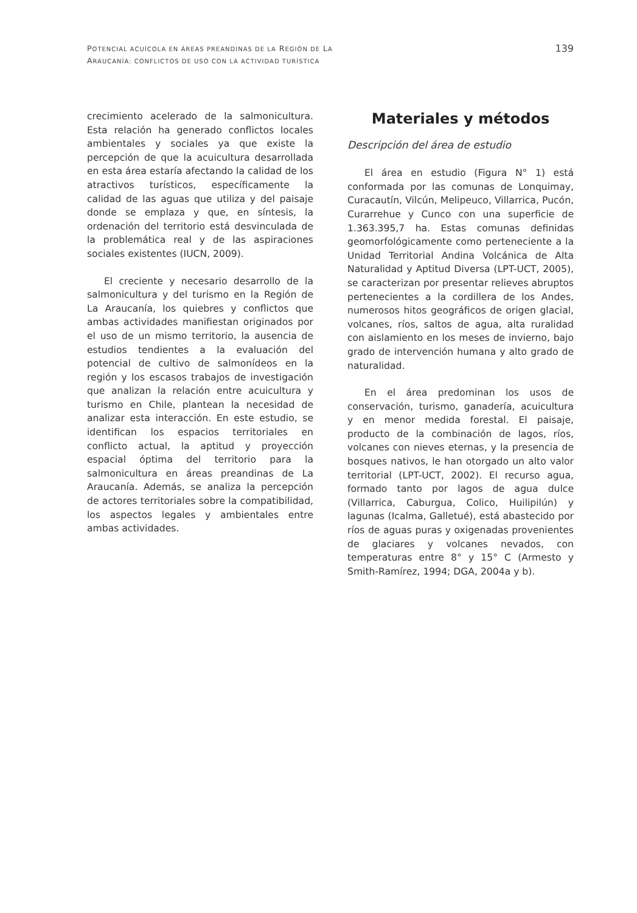POTENCIAL ACUÍCOLA EN ÁREAS PREANDINAS DE LA REGIÓN DE LA
ARAUCANÍA: CONFLICTOS DE USO CON LA ACTIVIDAD TURÍSTICA
139
crecimiento acelerado de la salmonicultura. Esta relación ha generado conflictos locales ambientales y sociales ya que existe la percepción de que la acuicultura desarrollada en esta área estaría afectando la calidad de los atractivos turísticos, específicamente la calidad de las aguas que utiliza y del paisaje donde se emplaza y que, en síntesis, la ordenación del territorio está desvinculada de la problemática real y de las aspiraciones sociales existentes (IUCN, 2009).
El creciente y necesario desarrollo de la salmonicultura y del turismo en la Región de La Araucanía, los quiebres y conflictos que ambas actividades manifiestan originados por el uso de un mismo territorio, la ausencia de estudios tendientes a la evaluación del potencial de cultivo de salmonídeos en la región y los escasos trabajos de investigación que analizan la relación entre acuicultura y turismo en Chile, plantean la necesidad de analizar esta interacción. En este estudio, se identifican los espacios territoriales en conflicto actual, la aptitud y proyección espacial óptima del territorio para la salmonicultura en áreas preandinas de La Araucanía. Además, se analiza la percepción de actores territoriales sobre la compatibilidad, los aspectos legales y ambientales entre ambas actividades.
Materiales y métodos
Descripción del área de estudio
El área en estudio (Figura N° 1) está conformada por las comunas de Lonquimay, Curacautín, Vilcún, Melipeuco, Villarrica, Pucón, Curarrehue y Cunco con una superficie de 1.363.395,7 ha. Estas comunas definidas geomorfológicamente como perteneciente a la Unidad Territorial Andina Volcánica de Alta Naturalidad y Aptitud Diversa (LPT-UCT, 2005), se caracterizan por presentar relieves abruptos pertenecientes a la cordillera de los Andes, numerosos hitos geográficos de origen glacial, volcanes, ríos, saltos de agua, alta ruralidad con aislamiento en los meses de invierno, bajo grado de intervención humana y alto grado de naturalidad.
En el área predominan los usos de conservación, turismo, ganadería, acuicultura y en menor medida forestal. El paisaje, producto de la combinación de lagos, ríos, volcanes con nieves eternas, y la presencia de bosques nativos, le han otorgado un alto valor territorial (LPT-UCT, 2002). El recurso agua, formado tanto por lagos de agua dulce (Villarrica, Caburgua, Colico, Huilipilún) y lagunas (Icalma, Galletué), está abastecido por ríos de aguas puras y oxigenadas provenientes de glaciares y volcanes nevados, con temperaturas entre 8° y 15° C (Armesto y Smith-Ramírez, 1994; DGA, 2004a y b).